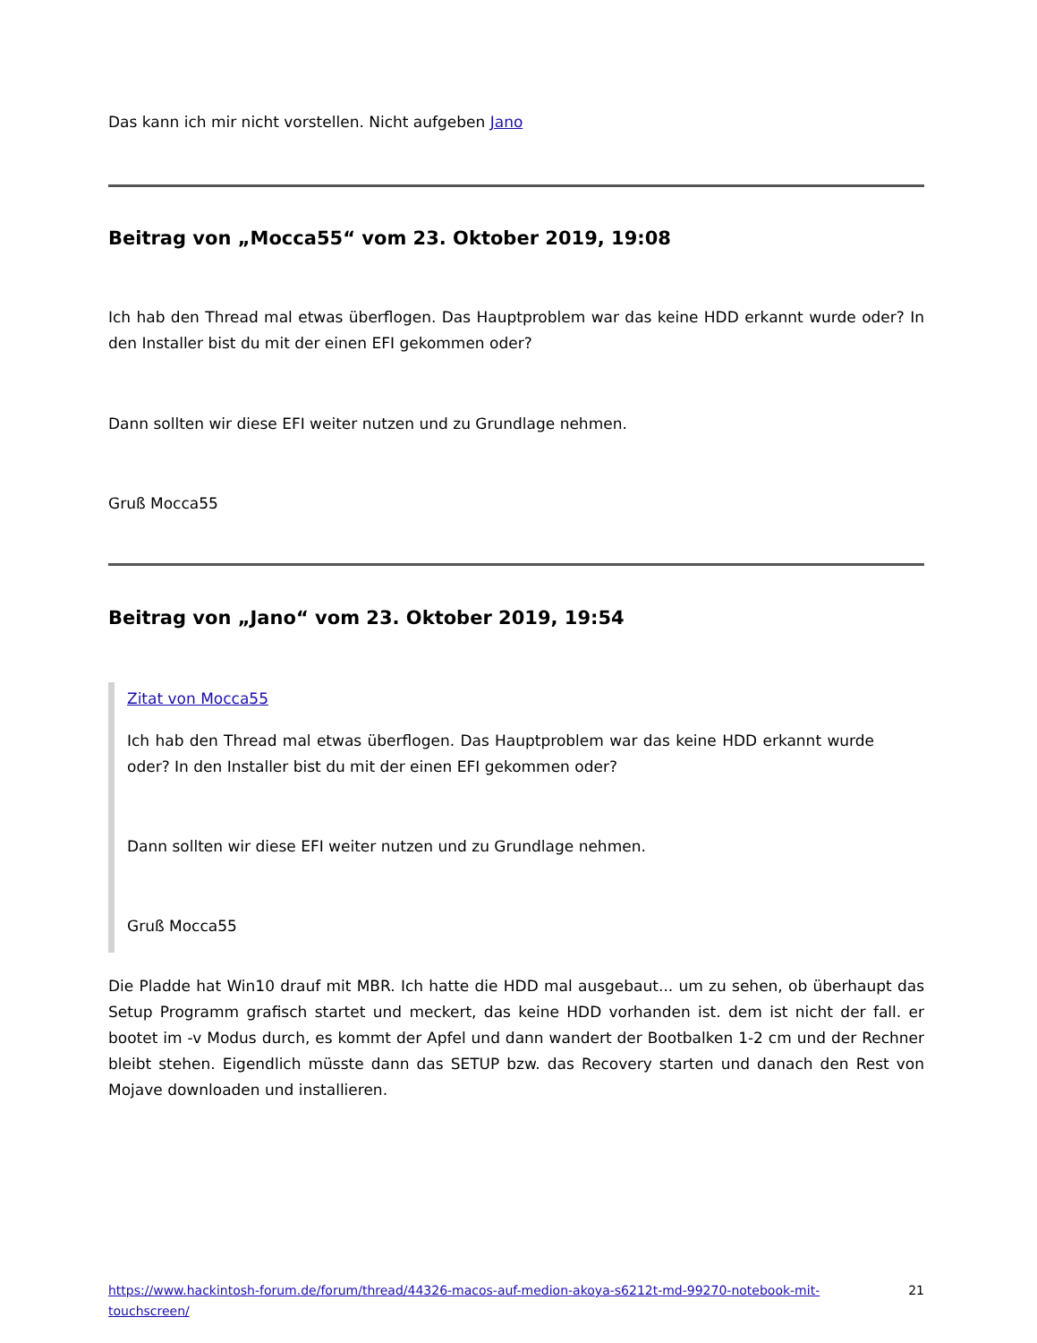Das kann ich mir nicht vorstellen. Nicht aufgeben Jano
Beitrag von „Mocca55“ vom 23. Oktober 2019, 19:08
Ich hab den Thread mal etwas überflogen. Das Hauptproblem war das keine HDD erkannt wurde oder? In den Installer bist du mit der einen EFI gekommen oder?
Dann sollten wir diese EFI weiter nutzen und zu Grundlage nehmen.
Gruß Mocca55
Beitrag von „Jano“ vom 23. Oktober 2019, 19:54
Zitat von Mocca55
Ich hab den Thread mal etwas überflogen. Das Hauptproblem war das keine HDD erkannt wurde oder? In den Installer bist du mit der einen EFI gekommen oder?
Dann sollten wir diese EFI weiter nutzen und zu Grundlage nehmen.
Gruß Mocca55
Die Pladde hat Win10 drauf mit MBR. Ich hatte die HDD mal ausgebaut... um zu sehen, ob überhaupt das Setup Programm grafisch startet und meckert, das keine HDD vorhanden ist. dem ist nicht der fall. er bootet im -v Modus durch, es kommt der Apfel und dann wandert der Bootbalken 1-2 cm und der Rechner bleibt stehen. Eigendlich müsste dann das SETUP bzw. das Recovery starten und danach den Rest von Mojave downloaden und installieren.
https://www.hackintosh-forum.de/forum/thread/44326-macos-auf-medion-akoya-s6212t-md-99270-notebook-mit-touchscreen/ 21